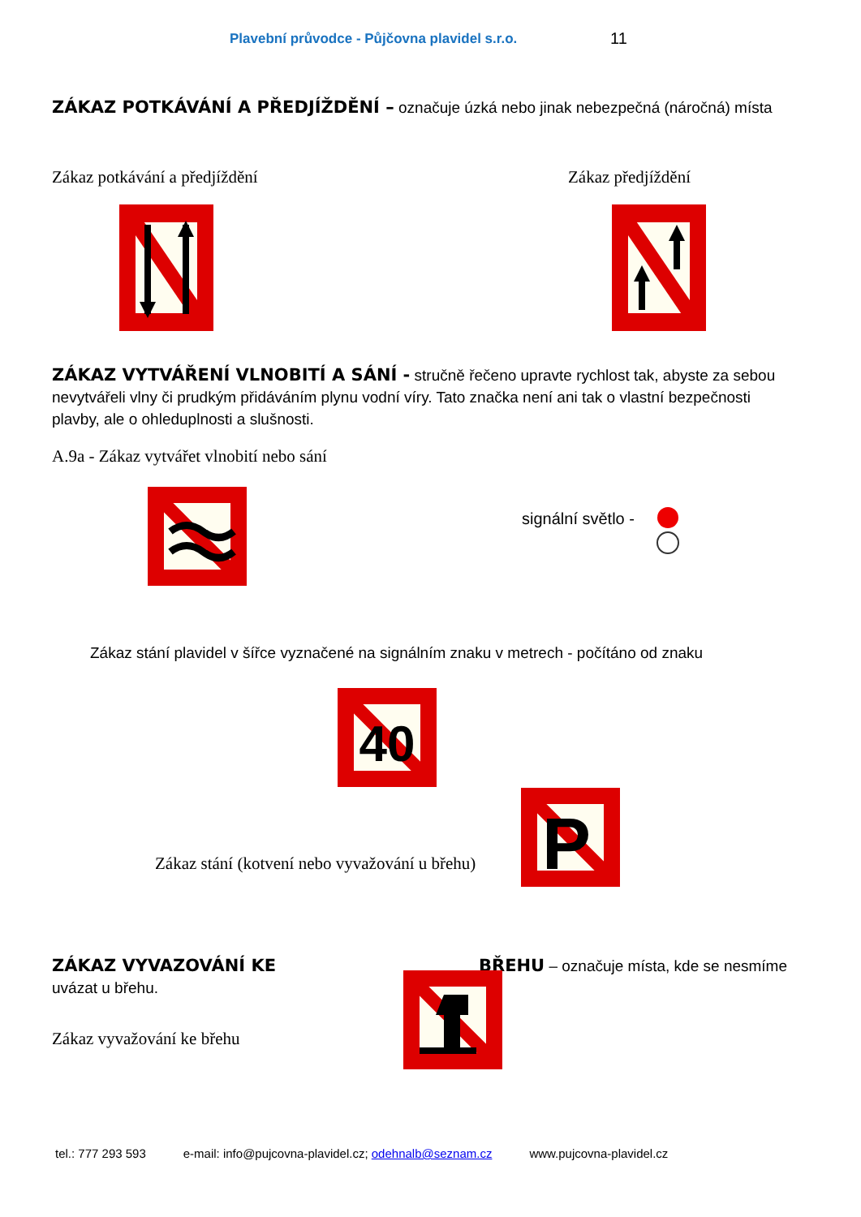Plavební průvodce - Půjčovna plavidel s.r.o.
11
ZÁKAZ POTKÁVÁNÍ A PŘEDJÍŽDĚNÍ – označuje úzká nebo jinak nebezpečná (náročná) místa
Zákaz potkávání a předjíždění Zákaz předjíždění
ZÁKAZ VYTVÁŘENÍ VLNOBITÍ A SÁNÍ - stručně řečeno upravte rychlost tak, abyste za sebou nevytvářeli vlny či prudkým přidáváním plynu vodní víry. Tato značka není ani tak o vlastní bezpečnosti plavby, ale o ohleduplnosti a slušnosti.
A.9a - Zákaz vytvářet vlnobití nebo sání
signální světlo -
Zákaz stání plavidel v šířce vyznačené na signálním znaku v metrech - počítáno od znaku
40
Zákaz stání (kotvení nebo vyvažování u břehu)
P
ZÁKAZ VYVAZOVÁNÍ KE BŘEHU – označuje místa, kde se nesmíme uvázat u břehu.
Zákaz vyvažování ke břehu
tel.: 777 293 593 e-mail: info@pujcovna-plavidel.cz; odehnalb@seznam.cz www.pujcovna-plavidel.cz